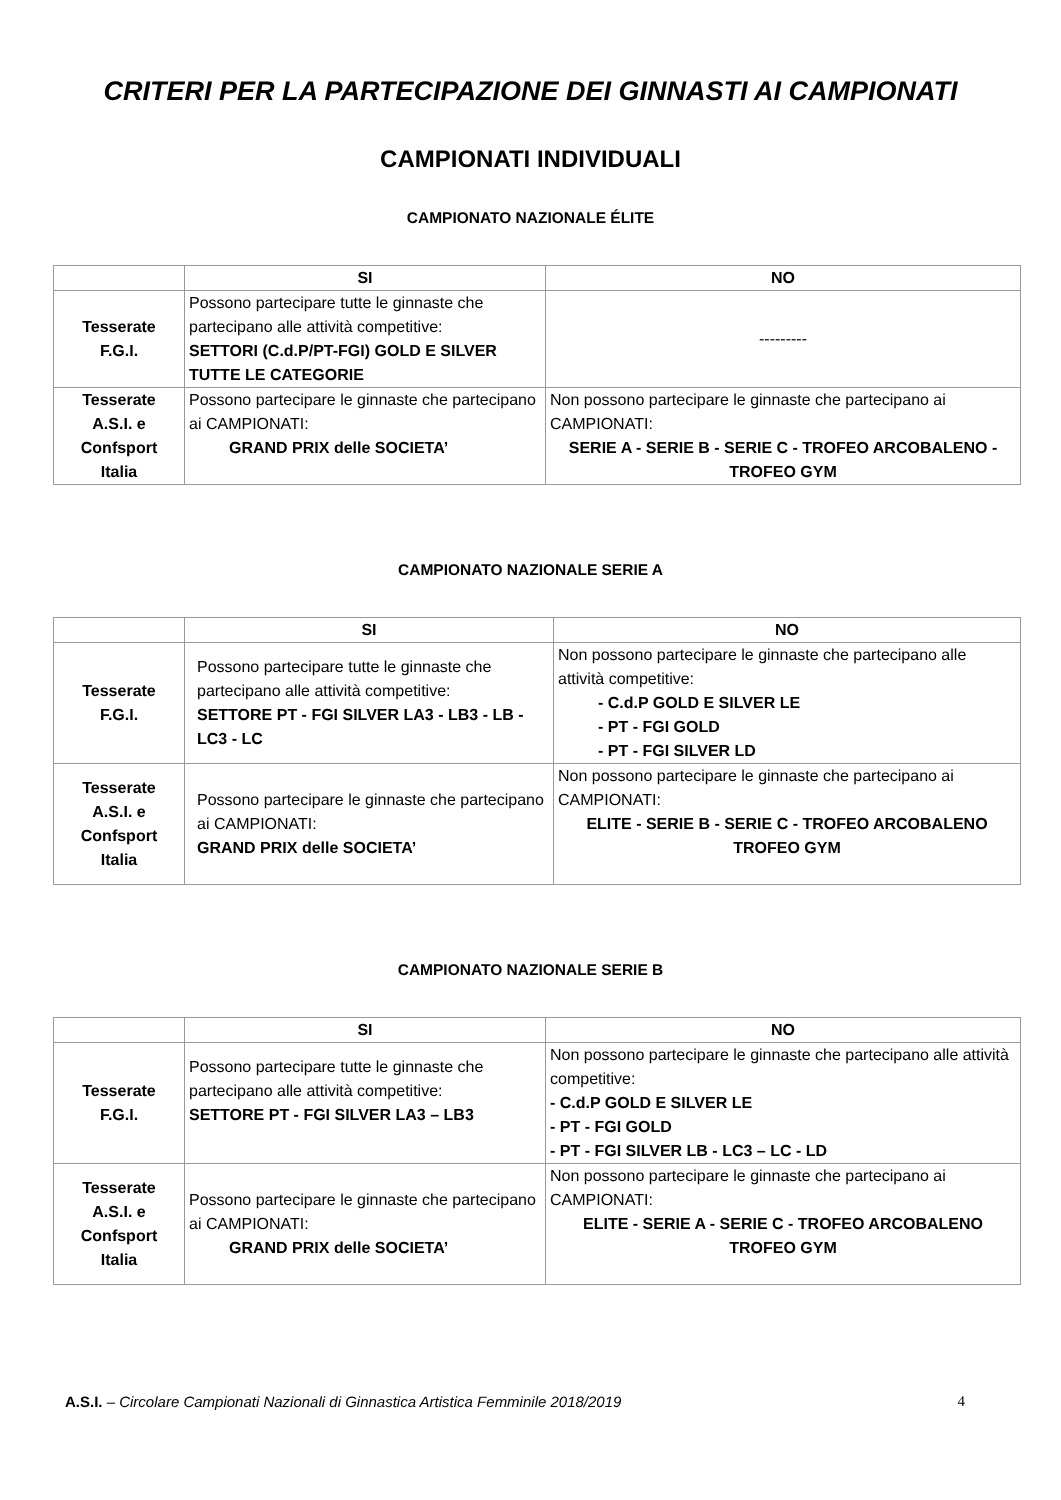CRITERI PER LA PARTECIPAZIONE DEI GINNASTI AI CAMPIONATI
CAMPIONATI INDIVIDUALI
CAMPIONATO NAZIONALE ÉLITE
| | SI | NO |
| --- | --- | --- |
| Tesserate F.G.I. | Possono partecipare tutte le ginnaste che partecipano alle attività competitive: SETTORI (C.d.P/PT-FGI) GOLD E SILVER TUTTE LE CATEGORIE | --------- |
| Tesserate A.S.I. e Confsport Italia | Possono partecipare le ginnaste che partecipano ai CAMPIONATI: GRAND PRIX delle SOCIETA’ | Non possono partecipare le ginnaste che partecipano ai CAMPIONATI: SERIE A - SERIE B - SERIE C - TROFEO ARCOBALENO - TROFEO GYM |
CAMPIONATO NAZIONALE SERIE A
| | SI | NO |
| --- | --- | --- |
| Tesserate F.G.I. | Possono partecipare tutte le ginnaste che partecipano alle attività competitive: SETTORE PT - FGI SILVER LA3 - LB3 - LB - LC3 - LC | Non possono partecipare le ginnaste che partecipano alle attività competitive: - C.d.P GOLD E SILVER LE - PT - FGI GOLD - PT - FGI SILVER LD |
| Tesserate A.S.I. e Confsport Italia | Possono partecipare le ginnaste che partecipano ai CAMPIONATI: GRAND PRIX delle SOCIETA’ | Non possono partecipare le ginnaste che partecipano ai CAMPIONATI: ELITE - SERIE B - SERIE C - TROFEO ARCOBALENO TROFEO GYM |
CAMPIONATO NAZIONALE SERIE B
| | SI | NO |
| --- | --- | --- |
| Tesserate F.G.I. | Possono partecipare tutte le ginnaste che partecipano alle attività competitive: SETTORE PT - FGI SILVER LA3 – LB3 | Non possono partecipare le ginnaste che partecipano alle attività competitive: - C.d.P GOLD E SILVER LE - PT - FGI GOLD - PT - FGI SILVER LB - LC3 – LC - LD |
| Tesserate A.S.I. e Confsport Italia | Possono partecipare le ginnaste che partecipano ai CAMPIONATI: GRAND PRIX delle SOCIETA’ | Non possono partecipare le ginnaste che partecipano ai CAMPIONATI: ELITE - SERIE A - SERIE C - TROFEO ARCOBALENO TROFEO GYM |
A.S.I. – Circolare Campionati Nazionali di Ginnastica Artistica Femminile 2018/2019 4